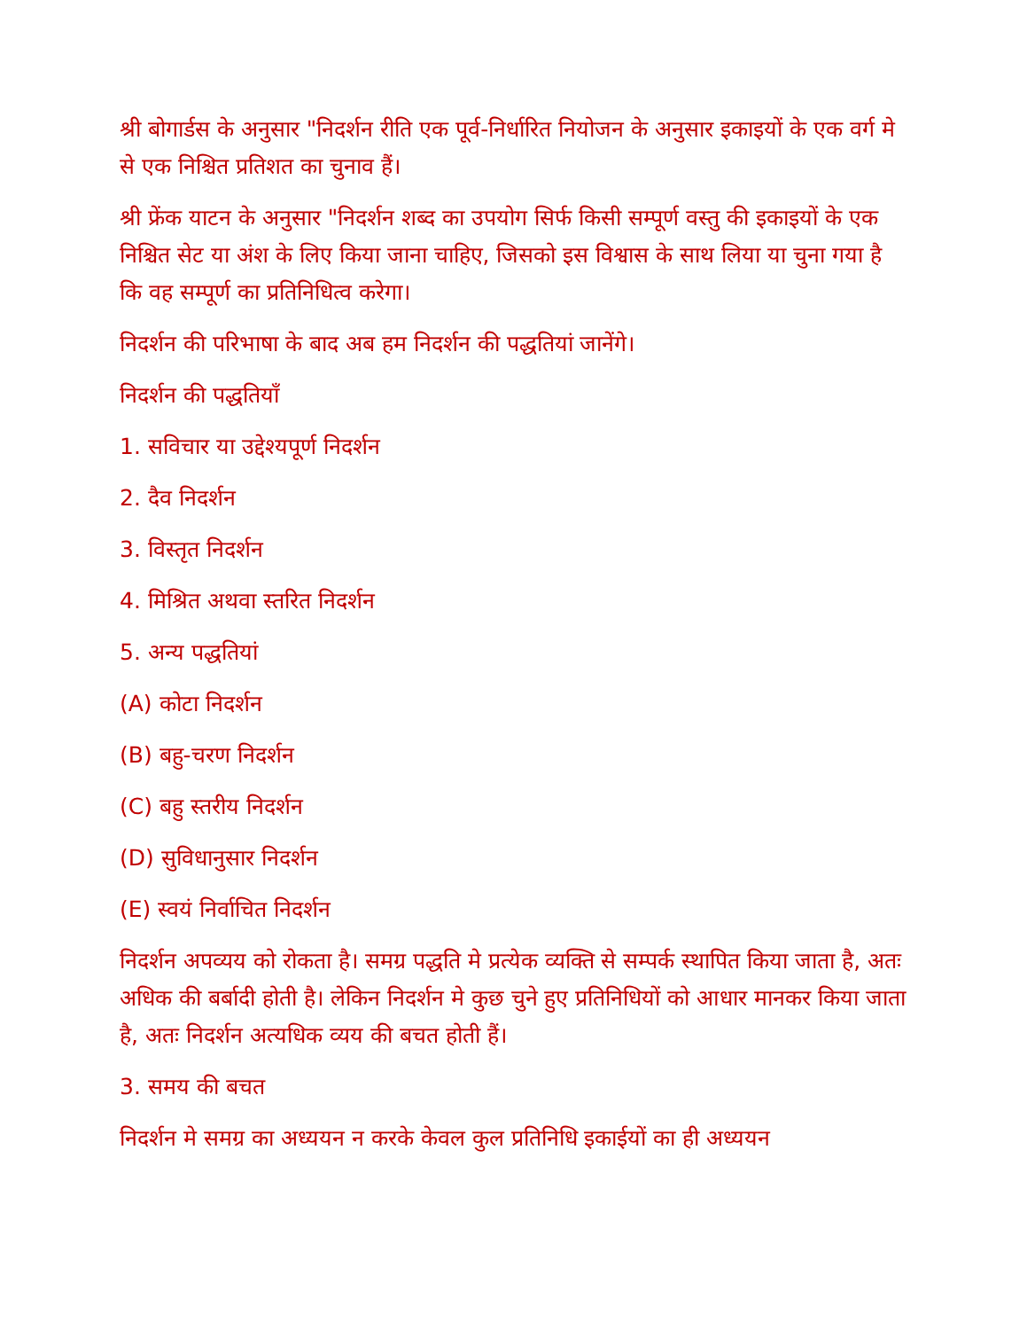श्री बोगार्डस के अनुसार "निदर्शन रीति एक पूर्व-निर्धारित नियोजन के अनुसार इकाइयों के एक वर्ग मे से एक निश्चित प्रतिशत का चुनाव हैं।
श्री फ्रेंक याटन के अनुसार "निदर्शन शब्द का उपयोग सिर्फ किसी सम्पूर्ण वस्तु की इकाइयों के एक निश्चित सेट या अंश के लिए किया जाना चाहिए, जिसको इस विश्वास के साथ लिया या चुना गया है कि वह सम्पूर्ण का प्रतिनिधित्व करेगा।
निदर्शन की परिभाषा के बाद अब हम निदर्शन की पद्धतियां जानेंगे।
निदर्शन की पद्धतियाँ
1. सविचार या उद्देश्यपूर्ण निदर्शन
2. दैव निदर्शन
3. विस्तृत निदर्शन
4. मिश्रित अथवा स्तरित निदर्शन
5. अन्य पद्धतियां
(A) कोटा निदर्शन
(B) बहु-चरण निदर्शन
(C) बहु स्तरीय निदर्शन
(D) सुविधानुसार निदर्शन
(E) स्वयं निर्वाचित निदर्शन
निदर्शन अपव्यय को रोकता है। समग्र पद्धति मे प्रत्येक व्यक्ति से सम्पर्क स्थापित किया जाता है, अतः अधिक की बर्बादी होती है। लेकिन निदर्शन मे कुछ चुने हुए प्रतिनिधियों को आधार मानकर किया जाता है, अतः निदर्शन अत्यधिक व्यय की बचत होती हैं।
3. समय की बचत
निदर्शन मे समग्र का अध्ययन न करके केवल कुल प्रतिनिधि इकाईयों का ही अध्ययन